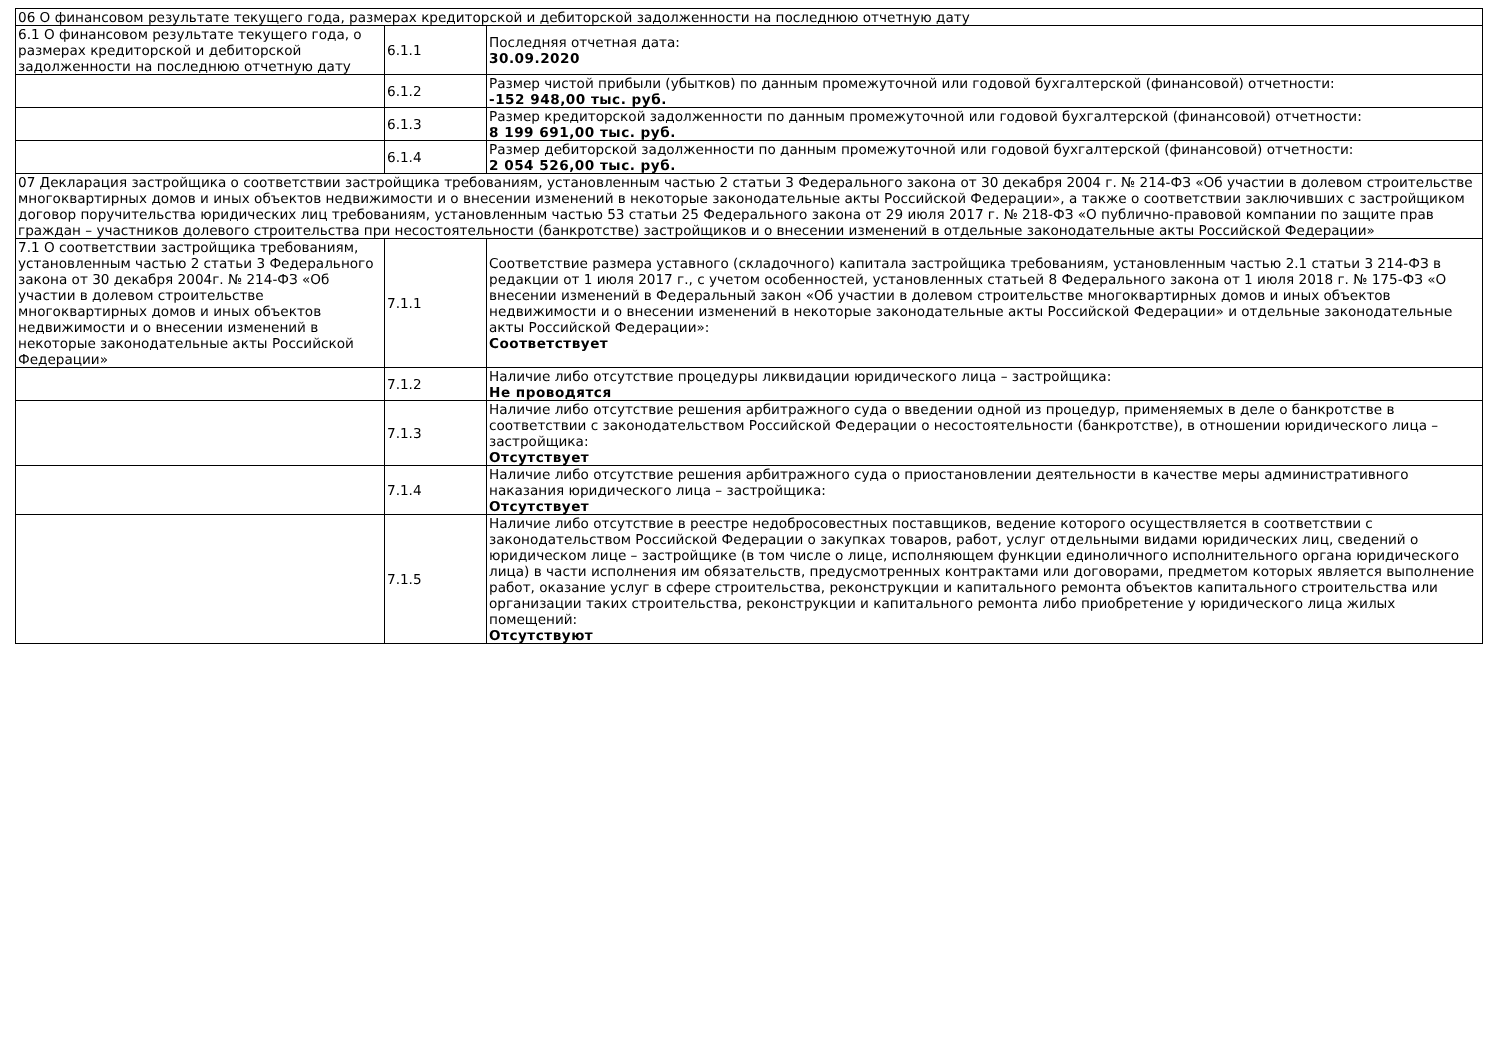| 06 О финансовом результате текущего года, размерах кредиторской и дебиторской задолженности на последнюю отчетную дату | | |
| 6.1 О финансовом результате текущего года, о размерах кредиторской и дебиторской задолженности на последнюю отчетную дату | 6.1.1 | Последняя отчетная дата: 30.09.2020 |
| | 6.1.2 | Размер чистой прибыли (убытков) по данным промежуточной или годовой бухгалтерской (финансовой) отчетности: -152 948,00 тыс. руб. |
| | 6.1.3 | Размер кредиторской задолженности по данным промежуточной или годовой бухгалтерской (финансовой) отчетности: 8 199 691,00 тыс. руб. |
| | 6.1.4 | Размер дебиторской задолженности по данным промежуточной или годовой бухгалтерской (финансовой) отчетности: 2 054 526,00 тыс. руб. |
| 07 Декларация застройщика о соответствии застройщика требованиям, установленным частью 2 статьи 3 Федерального закона от 30 декабря 2004 г. № 214-ФЗ «Об участии в долевом строительстве многоквартирных домов и иных объектов недвижимости и о внесении изменений в некоторые законодательные акты Российской Федерации», а также о соответствии заключивших с застройщиком договор поручительства юридических лиц требованиям, установленным частью 53 статьи 25 Федерального закона от 29 июля 2017 г. № 218-ФЗ «О публично-правовой компании по защите прав граждан – участников долевого строительства при несостоятельности (банкротстве) застройщиков и о внесении изменений в отдельные законодательные акты Российской Федерации» | | |
| 7.1 О соответствии застройщика требованиям, установленным частью 2 статьи 3 Федерального закона от 30 декабря 2004г. № 214-ФЗ «Об участии в долевом строительстве многоквартирных домов и иных объектов недвижимости и о внесении изменений в некоторые законодательные акты Российской Федерации» | 7.1.1 | Соответствие размера уставного (складочного) капитала застройщика требованиям, установленным частью 2.1 статьи 3 214-ФЗ в редакции от 1 июля 2017 г., с учетом особенностей, установленных статьей 8 Федерального закона от 1 июля 2018 г. № 175-ФЗ «О внесении изменений в Федеральный закон «Об участии в долевом строительстве многоквартирных домов и иных объектов недвижимости и о внесении изменений в некоторые законодательные акты Российской Федерации» и отдельные законодательные акты Российской Федерации»: Соответствует |
| | 7.1.2 | Наличие либо отсутствие процедуры ликвидации юридического лица – застройщика: Не проводятся |
| | 7.1.3 | Наличие либо отсутствие решения арбитражного суда о введении одной из процедур, применяемых в деле о банкротстве в соответствии с законодательством Российской Федерации о несостоятельности (банкротстве), в отношении юридического лица – застройщика: Отсутствует |
| | 7.1.4 | Наличие либо отсутствие решения арбитражного суда о приостановлении деятельности в качестве меры административного наказания юридического лица – застройщика: Отсутствует |
| | 7.1.5 | Наличие либо отсутствие в реестре недобросовестных поставщиков, ведение которого осуществляется в соответствии с законодательством Российской Федерации о закупках товаров, работ, услуг отдельными видами юридических лиц, сведений о юридическом лице – застройщике (в том числе о лице, исполняющем функции единоличного исполнительного органа юридического лица) в части исполнения им обязательств, предусмотренных контрактами или договорами, предметом которых является выполнение работ, оказание услуг в сфере строительства, реконструкции и капитального ремонта объектов капитального строительства или организации таких строительства, реконструкции и капитального ремонта либо приобретение у юридического лица жилых помещений: Отсутствуют |